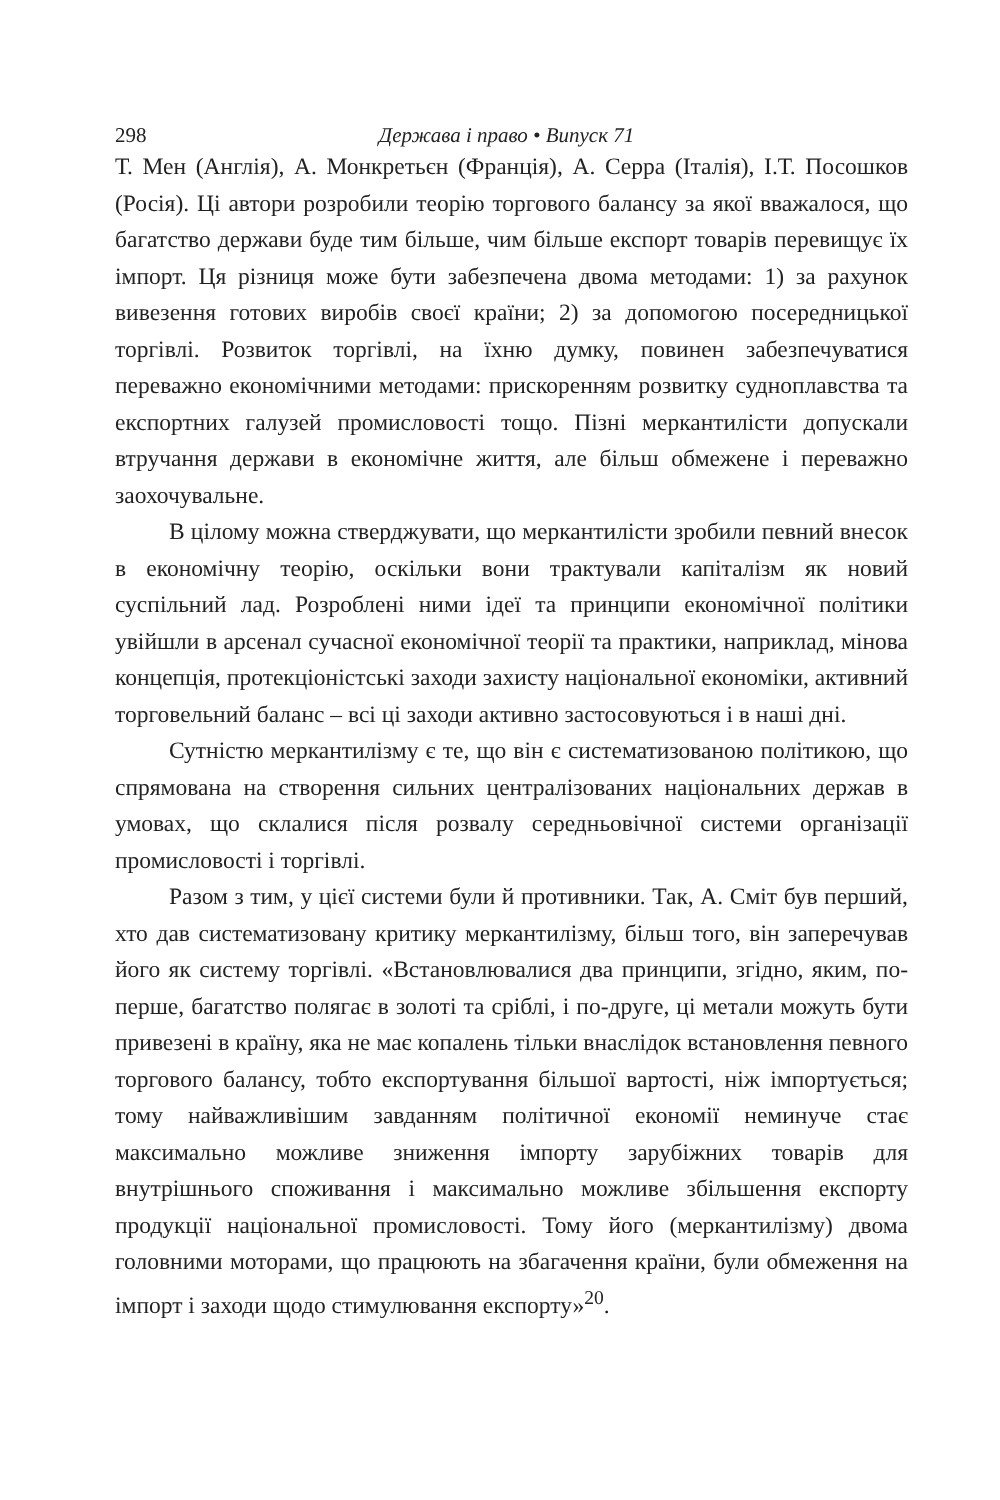298 Держава і право • Випуск 71
Т. Мен (Англія), А. Монкретьєн (Франція), А. Серра (Італія), І.Т. Посошков (Росія). Ці автори розробили теорію торгового балансу за якої вважалося, що багатство держави буде тим більше, чим більше експорт товарів перевищує їх імпорт. Ця різниця може бути забезпечена двома методами: 1) за рахунок вивезення готових виробів своєї країни; 2) за допомогою посередницької торгівлі. Розвиток торгівлі, на їхню думку, повинен забезпечуватися переважно економічними методами: прискоренням розвитку судноплавства та експортних галузей промисловості тощо. Пізні меркантилісти допускали втручання держави в економічне життя, але більш обмежене і переважно заохочувальне.
В цілому можна стверджувати, що меркантилісти зробили певний внесок в економічну теорію, оскільки вони трактували капіталізм як новий суспільний лад. Розроблені ними ідеї та принципи економічної політики увійшли в арсенал сучасної економічної теорії та практики, наприклад, мінова концепція, протекціоністські заходи захисту національної економіки, активний торговельний баланс – всі ці заходи активно застосовуються і в наші дні.
Сутністю меркантилізму є те, що він є систематизованою політикою, що спрямована на створення сильних централізованих національних держав в умовах, що склалися після розвалу середньовічної системи організації промисловості і торгівлі.
Разом з тим, у цієї системи були й противники. Так, А. Сміт був перший, хто дав систематизовану критику меркантилізму, більш того, він заперечував його як систему торгівлі. «Встановлювалися два принципи, згідно, яким, по-перше, багатство полягає в золоті та сріблі, і по-друге, ці метали можуть бути привезені в країну, яка не має копалень тільки внаслідок встановлення певного торгового балансу, тобто експортування більшої вартості, ніж імпортується; тому найважливішим завданням політичної економії неминуче стає максимально можливе зниження імпорту зарубіжних товарів для внутрішнього споживання і максимально можливе збільшення експорту продукції національної промисловості. Тому його (меркантилізму) двома головними моторами, що працюють на збагачення країни, були обмеження на імпорт і заходи щодо стимулювання експорту»<sup>20</sup>.